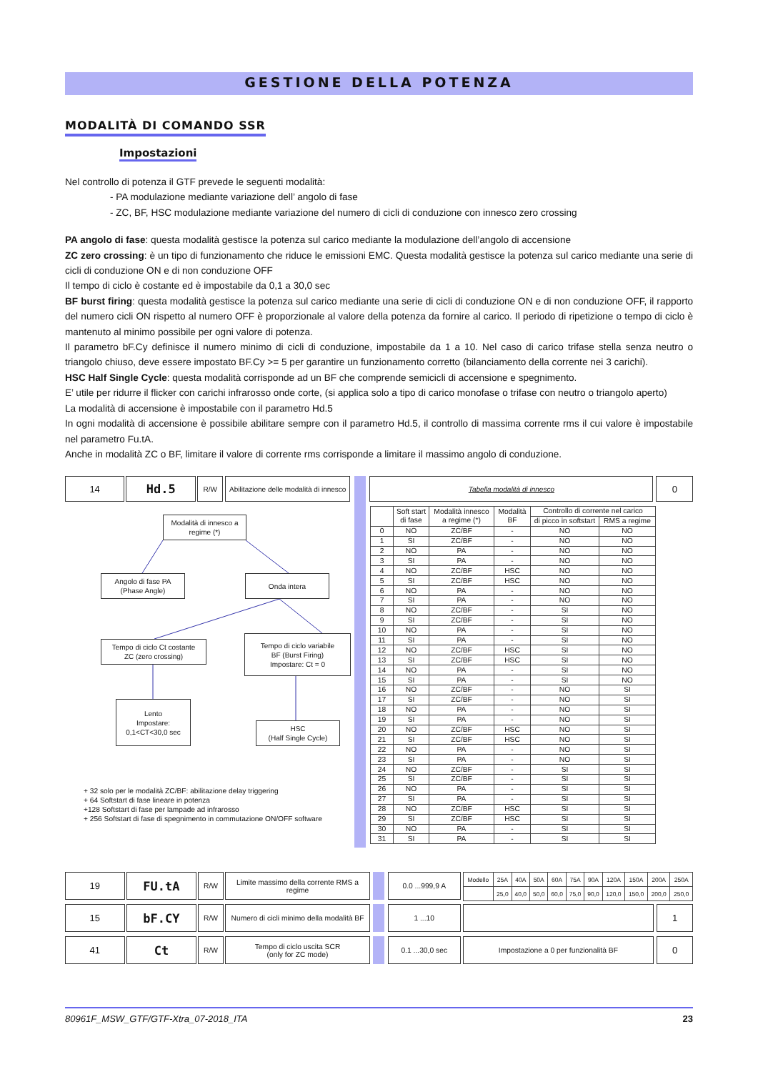GESTIONE DELLA POTENZA
MODALITÀ DI COMANDO SSR
Impostazioni
Nel controllo di potenza il GTF prevede le seguenti modalità:
- PA modulazione mediante variazione dell’ angolo di fase
- ZC, BF, HSC modulazione mediante variazione del numero di cicli di conduzione con innesco zero crossing
PA angolo di fase: questa modalità gestisce la potenza sul carico mediante la modulazione dell’angolo di accensione
ZC zero crossing: è un tipo di funzionamento che riduce le emissioni EMC. Questa modalità gestisce la potenza sul carico mediante una serie di cicli di conduzione ON e di non conduzione OFF
Il tempo di ciclo è costante ed è impostabile da 0,1 a 30,0 sec
BF burst firing: questa modalità gestisce la potenza sul carico mediante una serie di cicli di conduzione ON e di non conduzione OFF, il rapporto del numero cicli ON rispetto al numero OFF è proporzionale al valore della potenza da fornire al carico. Il periodo di ripetizione o tempo di ciclo è mantenuto al minimo possibile per ogni valore di potenza.
Il parametro bF.Cy definisce il numero minimo di cicli di conduzione, impostabile da 1 a 10. Nel caso di carico trifase stella senza neutro o triangolo chiuso, deve essere impostato BF.Cy >= 5 per garantire un funzionamento corretto (bilanciamento della corrente nei 3 carichi).
HSC Half Single Cycle: questa modalità corrisponde ad un BF che comprende semicicli di accensione e spegnimento.
E’ utile per ridurre il flicker con carichi infrarosso onde corte, (si applica solo a tipo di carico monofase o trifase con neutro o triangolo aperto)
La modalità di accensione è impostabile con il parametro Hd.5
In ogni modalità di accensione è possibile abilitare sempre con il parametro Hd.5, il controllo di massima corrente rms il cui valore è impostabile nel parametro Fu.tA.
Anche in modalità ZC o BF, limitare il valore di corrente rms corrisponde a limitare il massimo angolo di conduzione.
14
Hd.5
R/W Abilitazione delle modalità di innesco
Tabella modalità di innesco
0
Modalità di innesco a regime (*)
Angolo di fase PA
(Phase Angle)
Onda intera
Tempo di ciclo Ct costante
ZC (zero crossing)
Tempo di ciclo variabile
BF (Burst Firing)
Impostare: Ct = 0
Lento
Impostare:
0,1<CT<30,0 sec
HSC
(Half Single Cycle)
+ 32 solo per le modalità ZC/BF: abilitazione delay triggering
+ 64 Softstart di fase lineare in potenza
+128 Softstart di fase per lampade ad infrarosso
+ 256 Softstart di fase di spegnimento in commutazione ON/OFF software
| | Soft start di fase | Modalità innesco a regime (*) | Modalità BF | Controllo di corrente nel carico | |
| --- | --- | --- | --- | --- | --- |
| | | | | di picco in softstart | RMS a regime |
| 0 | NO | ZC/BF | - | NO | NO |
| 1 | SI | ZC/BF | - | NO | NO |
| 2 | NO | PA | - | NO | NO |
| 3 | SI | PA | - | NO | NO |
| 4 | NO | ZC/BF | HSC | NO | NO |
| 5 | SI | ZC/BF | HSC | NO | NO |
| 6 | NO | PA | - | NO | NO |
| 7 | SI | PA | - | NO | NO |
| 8 | NO | ZC/BF | - | SI | NO |
| 9 | SI | ZC/BF | - | SI | NO |
| 10 | NO | PA | - | SI | NO |
| 11 | SI | PA | - | SI | NO |
| 12 | NO | ZC/BF | HSC | SI | NO |
| 13 | SI | ZC/BF | HSC | SI | NO |
| 14 | NO | PA | - | SI | NO |
| 15 | SI | PA | - | SI | NO |
| 16 | NO | ZC/BF | - | NO | SI |
| 17 | SI | ZC/BF | - | NO | SI |
| 18 | NO | PA | - | NO | SI |
| 19 | SI | PA | - | NO | SI |
| 20 | NO | ZC/BF | HSC | NO | SI |
| 21 | SI | ZC/BF | HSC | NO | SI |
| 22 | NO | PA | - | NO | SI |
| 23 | SI | PA | - | NO | SI |
| 24 | NO | ZC/BF | - | SI | SI |
| 25 | SI | ZC/BF | - | SI | SI |
| 26 | NO | PA | - | SI | SI |
| 27 | SI | PA | - | SI | SI |
| 28 | NO | ZC/BF | HSC | SI | SI |
| 29 | SI | ZC/BF | HSC | SI | SI |
| 30 | NO | PA | - | SI | SI |
| 31 | SI | PA | - | SI | SI |
19
FU.tA
R/W Limite massimo della corrente RMS a regime
0.0 ...999,9 A
| Modello | 25A | 40A | 50A | 60A | 75A | 90A | 120A | 150A | 200A | 250A |
| | 25,0 | 40,0 | 50,0 | 60,0 | 75,0 | 90,0 | 120,0 | 150,0 | 200,0 | 250,0 |
15
bF.CY
R/W Numero di cicli minimo della modalità BF
1 ...10
1
41
Ct
R/W Tempo di ciclo uscita SCR
(only for ZC mode)
0.1 ...30,0 sec Impostazione a 0 per funzionalità BF
0
80961F_MSW_GTF/GTF-Xtra_07-2018_ITA 23